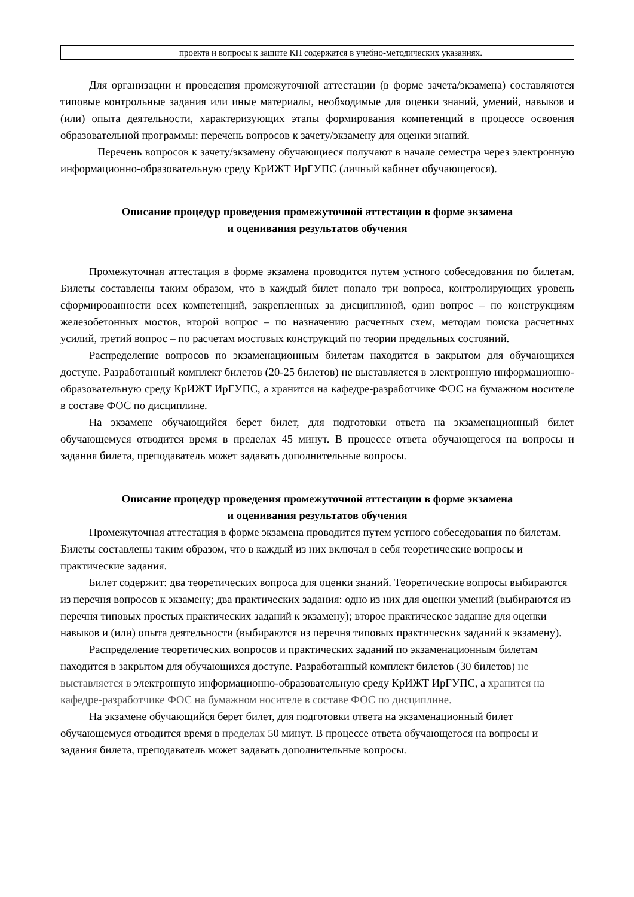| | проекта и вопросы к защите КП содержатся в учебно-методических указаниях. |
Для организации и проведения промежуточной аттестации (в форме зачета/экзамена) составляются типовые контрольные задания или иные материалы, необходимые для оценки знаний, умений, навыков и (или) опыта деятельности, характеризующих этапы формирования компетенций в процессе освоения образовательной программы: перечень вопросов к зачету/экзамену для оценки знаний.
Перечень вопросов к зачету/экзамену обучающиеся получают в начале семестра через электронную информационно-образовательную среду КрИЖТ ИрГУПС (личный кабинет обучающегося).
Описание процедур проведения промежуточной аттестации в форме экзамена
и оценивания результатов обучения
Промежуточная аттестация в форме экзамена проводится путем устного собеседования по билетам. Билеты составлены таким образом, что в каждый билет попало три вопроса, контролирующих уровень сформированности всех компетенций, закрепленных за дисциплиной, один вопрос – по конструкциям железобетонных мостов, второй вопрос – по назначению расчетных схем, методам поиска расчетных усилий, третий вопрос – по расчетам мостовых конструкций по теории предельных состояний.
Распределение вопросов по экзаменационным билетам находится в закрытом для обучающихся доступе. Разработанный комплект билетов (20-25 билетов) не выставляется в электронную информационно-образовательную среду КрИЖТ ИрГУПС, а хранится на кафедре-разработчике ФОС на бумажном носителе в составе ФОС по дисциплине.
На экзамене обучающийся берет билет, для подготовки ответа на экзаменационный билет обучающемуся отводится время в пределах 45 минут. В процессе ответа обучающегося на вопросы и задания билета, преподаватель может задавать дополнительные вопросы.
Описание процедур проведения промежуточной аттестации в форме экзамена
и оценивания результатов обучения
Промежуточная аттестация в форме экзамена проводится путем устного собеседования по билетам. Билеты составлены таким образом, что в каждый из них включал в себя теоретические вопросы и практические задания.
Билет содержит: два теоретических вопроса для оценки знаний. Теоретические вопросы выбираются из перечня вопросов к экзамену; два практических задания: одно из них для оценки умений (выбираются из перечня типовых простых практических заданий к экзамену); второе практическое задание для оценки навыков и (или) опыта деятельности (выбираются из перечня типовых практических заданий к экзамену).
Распределение теоретических вопросов и практических заданий по экзаменационным билетам находится в закрытом для обучающихся доступе. Разработанный комплект билетов (30 билетов) не выставляется в электронную информационно-образовательную среду КрИЖТ ИрГУПС, а хранится на кафедре-разработчике ФОС на бумажном носителе в составе ФОС по дисциплине.
На экзамене обучающийся берет билет, для подготовки ответа на экзаменационный билет обучающемуся отводится время в пределах 50 минут. В процессе ответа обучающегося на вопросы и задания билета, преподаватель может задавать дополнительные вопросы.